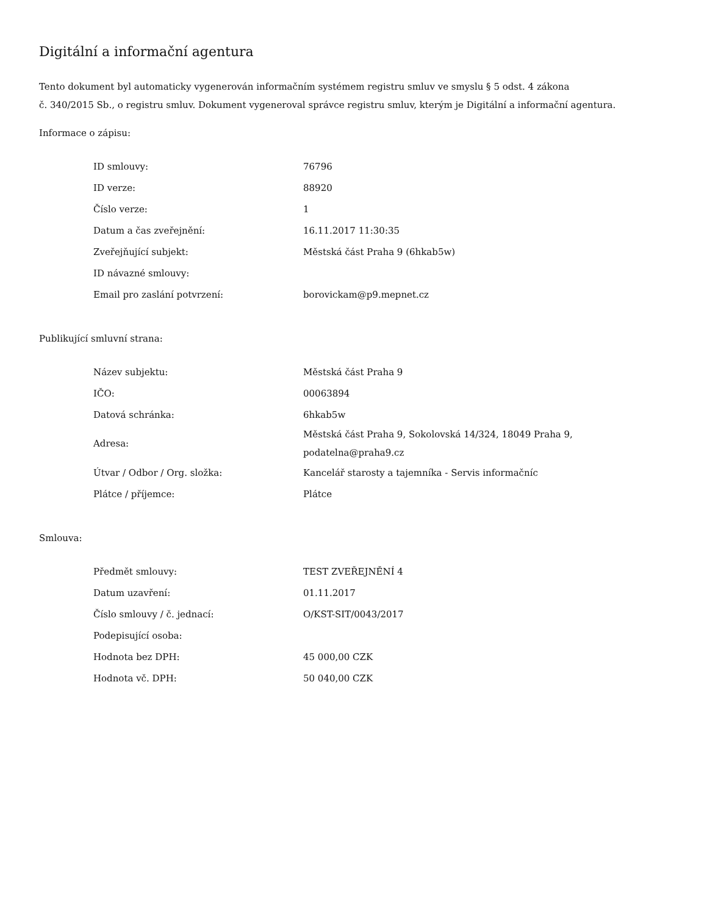Digitální a informační agentura
Tento dokument byl automaticky vygenerován informačním systémem registru smluv ve smyslu § 5 odst. 4 zákona
č. 340/2015 Sb., o registru smluv. Dokument vygeneroval správce registru smluv, kterým je Digitální a informační agentura.
Informace o zápisu:
| ID smlouvy: | 76796 |
| ID verze: | 88920 |
| Číslo verze: | 1 |
| Datum a čas zveřejnění: | 16.11.2017 11:30:35 |
| Zveřejňující subjekt: | Městská část Praha 9 (6hkab5w) |
| ID návazné smlouvy: | |
| Email pro zaslání potvrzení: | borovickam@p9.mepnet.cz |
Publikující smluvní strana:
| Název subjektu: | Městská část Praha 9 |
| IČO: | 00063894 |
| Datová schránka: | 6hkab5w |
| Adresa: | Městská část Praha 9, Sokolovská 14/324, 18049 Praha 9, podatelna@praha9.cz |
| Útvar / Odbor / Org. složka: | Kancelář starosty a tajemníka - Servis informačníc |
| Plátce / příjemce: | Plátce |
Smlouva:
| Předmět smlouvy: | TEST ZVEŘEJNĚNÍ 4 |
| Datum uzavření: | 01.11.2017 |
| Číslo smlouvy / č. jednací: | O/KST-SIT/0043/2017 |
| Podepisující osoba: | |
| Hodnota bez DPH: | 45 000,00 CZK |
| Hodnota vč. DPH: | 50 040,00 CZK |